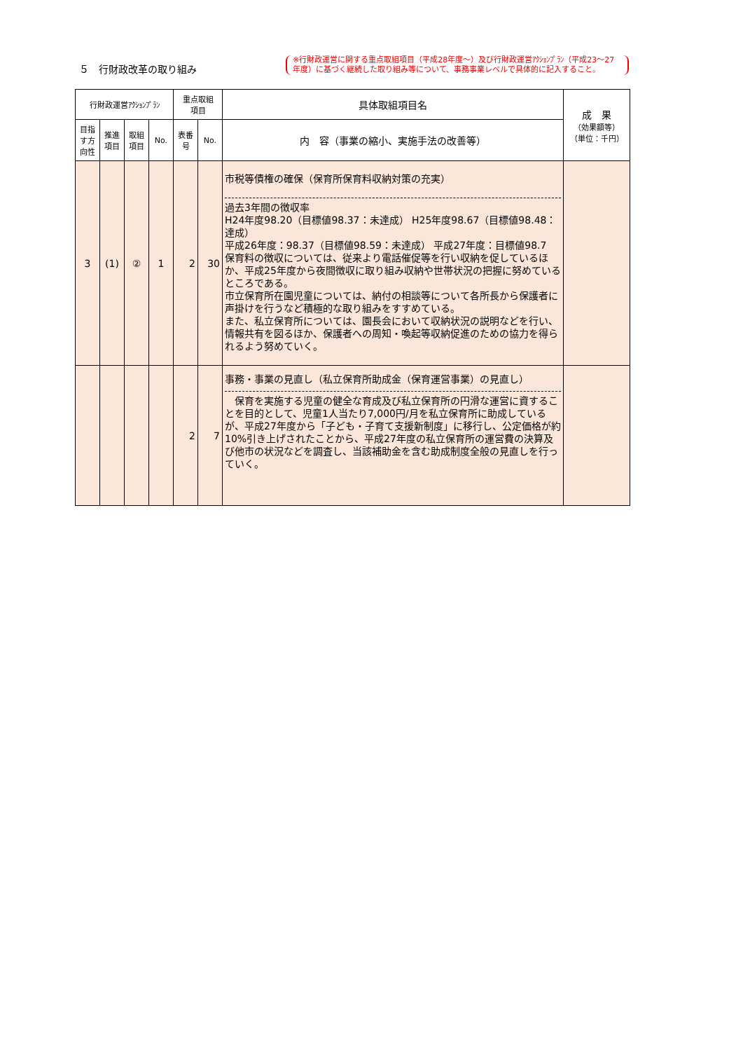５　行財政改革の取り組み
※行財政運営に関する重点取組項目（平成28年度～）及び行財政運営ｱｸｼｮﾝﾌﾟﾗﾝ（平成23～27年度）に基づく継続した取り組み等について、事務事業レベルで具体的に記入すること。
| 行財政運営ｱｸｼｮﾝﾌﾟﾗﾝ | | | | 重点取組 項目 | | 具体取組項目名 | 成 果 （効果額等） （単位：千円） |
| --- | --- | --- | --- | --- | --- | --- | --- |
| 目指す方向性 | 推進項目 | 取組項目 | No. | 表番号 | No. | 内 容（事業の縮小、実施手法の改善等） | |
| 3 | (1) | ② | 1 | 2 | 30 | 市税等債権の確保（保育所保育料収納対策の充実） 過去3年間の徴収率 H24年度98.20（目標値98.37：未達成） H25年度98.67（目標値98.48：達成） 平成26年度：98.37（目標値98.59：未達成） 平成27年度：目標値98.7 保育料の徴収については、従来より電話催促等を行い収納を促しているほか、平成25年度から夜間徴収に取り組み収納や世帯状況の把握に努めているところである。 市立保育所在園児童については、納付の相談等について各所長から保護者に声掛けを行うなど積極的な取り組みをすすめている。 また、私立保育所については、園長会において収納状況の説明などを行い、情報共有を図るほか、保護者への周知・喚起等収納促進のための協力を得られるよう努めていく。 | |
| | | | | 2 | 7 | 事務・事業の見直し（私立保育所助成金（保育運営事業）の見直し） 保育を実施する児童の健全な育成及び私立保育所の円滑な運営に資することを目的として、児童1人当たり7,000円/月を私立保育所に助成しているが、平成27年度から「子ども・子育て支援新制度」に移行し、公定価格が約10%引き上げされたことから、平成27年度の私立保育所の運営費の決算及び他市の状況などを調査し、当該補助金を含む助成制度全般の見直しを行っていく。 | |